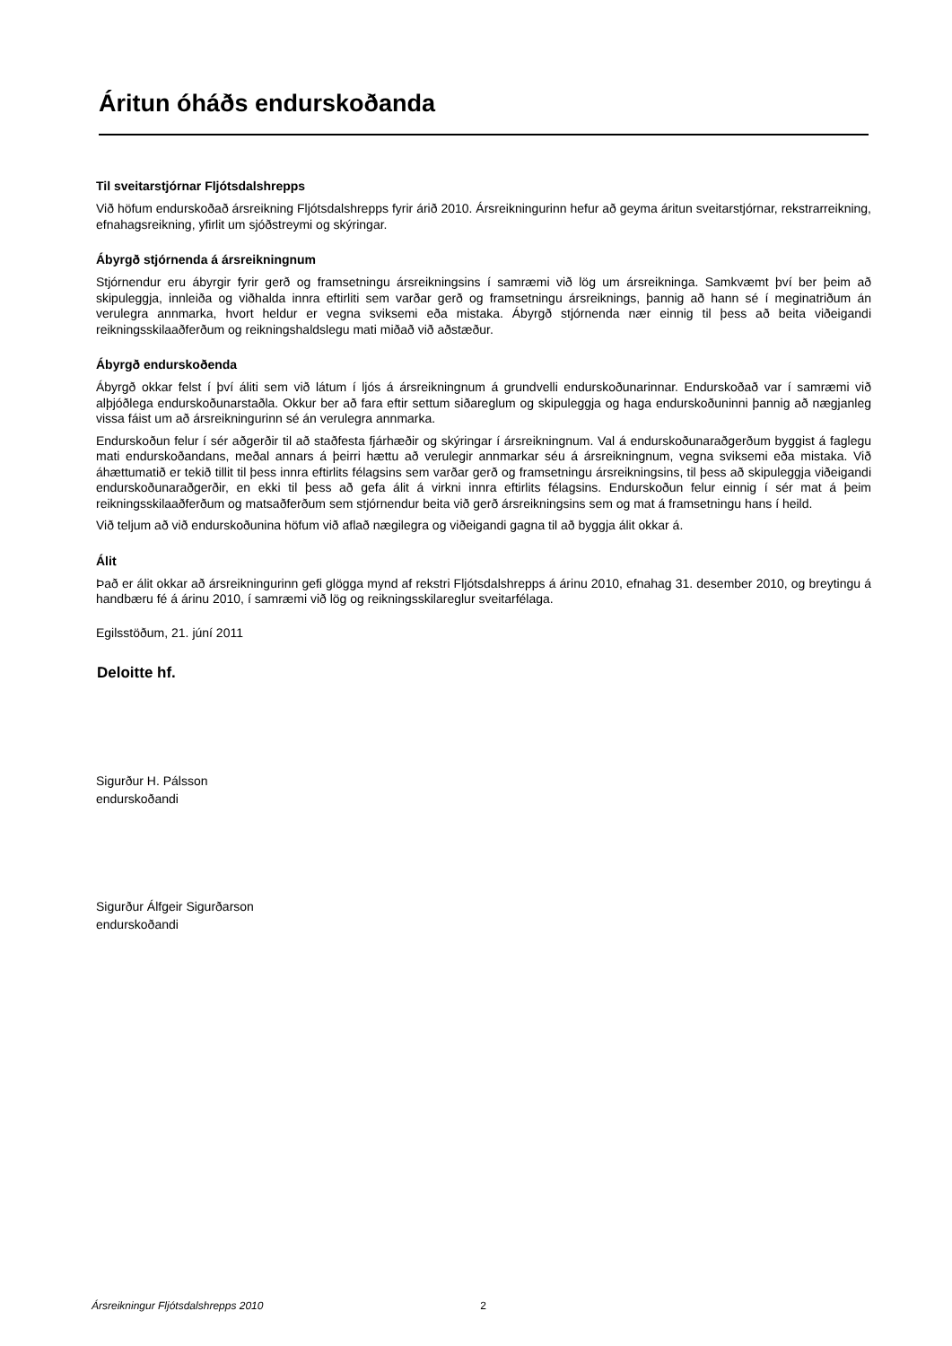Áritun óháðs endurskoðanda
Til sveitarstjórnar Fljótsdalshrepps
Við höfum endurskoðað ársreikning Fljótsdalshrepps fyrir árið 2010. Ársreikningurinn hefur að geyma áritun sveitarstjórnar, rekstrarreikning, efnahagsreikning, yfirlit um sjóðstreymi og skýringar.
Ábyrgð stjórnenda á ársreikningnum
Stjórnendur eru ábyrgir fyrir gerð og framsetningu ársreikningsins í samræmi við lög um ársreikninga. Samkvæmt því ber þeim að skipuleggja, innleiða og viðhalda innra eftirliti sem varðar gerð og framsetningu ársreiknings, þannig að hann sé í meginatriðum án verulegra annmarka, hvort heldur er vegna sviksemi eða mistaka. Ábyrgð stjórnenda nær einnig til þess að beita viðeigandi reikningsskilaaðferðum og reikningshaldslegu mati miðað við aðstæður.
Ábyrgð endurskoðenda
Ábyrgð okkar felst í því áliti sem við látum í ljós á ársreikningnum á grundvelli endurskoðunarinnar. Endurskoðað var í samræmi við alþjóðlega endurskoðunarstaðla. Okkur ber að fara eftir settum siðareglum og skipuleggja og haga endurskoðuninni þannig að nægjanleg vissa fáist um að ársreikningurinn sé án verulegra annmarka.
Endurskoðun felur í sér aðgerðir til að staðfesta fjárhæðir og skýringar í ársreikningnum. Val á endurskoðunaraðgerðum byggist á faglegu mati endurskoðandans, meðal annars á þeirri hættu að verulegir annmarkar séu á ársreikningnum, vegna sviksemi eða mistaka. Við áhættumatið er tekið tillit til þess innra eftirlits félagsins sem varðar gerð og framsetningu ársreikningsins, til þess að skipuleggja viðeigandi endurskoðunaraðgerðir, en ekki til þess að gefa álit á virkni innra eftirlits félagsins. Endurskoðun felur einnig í sér mat á þeim reikningsskilaaðferðum og matsaðferðum sem stjórnendur beita við gerð ársreikningsins sem og mat á framsetningu hans í heild.
Við teljum að við endurskoðunina höfum við aflað nægilegra og viðeigandi gagna til að byggja álit okkar á.
Álit
Það er álit okkar að ársreikningurinn gefi glögga mynd af rekstri Fljótsdalshrepps á árinu 2010, efnahag 31. desember 2010, og breytingu á handbæru fé á árinu 2010, í samræmi við lög og reikningsskilareglur sveitarfélaga.
Egilsstöðum, 21. júní 2011
Deloitte hf.
Sigurður H. Pálsson
endurskoðandi
Sigurður Álfgeir Sigurðarson
endurskoðandi
Ársreikningur Fljótsdalshrepps 2010 2